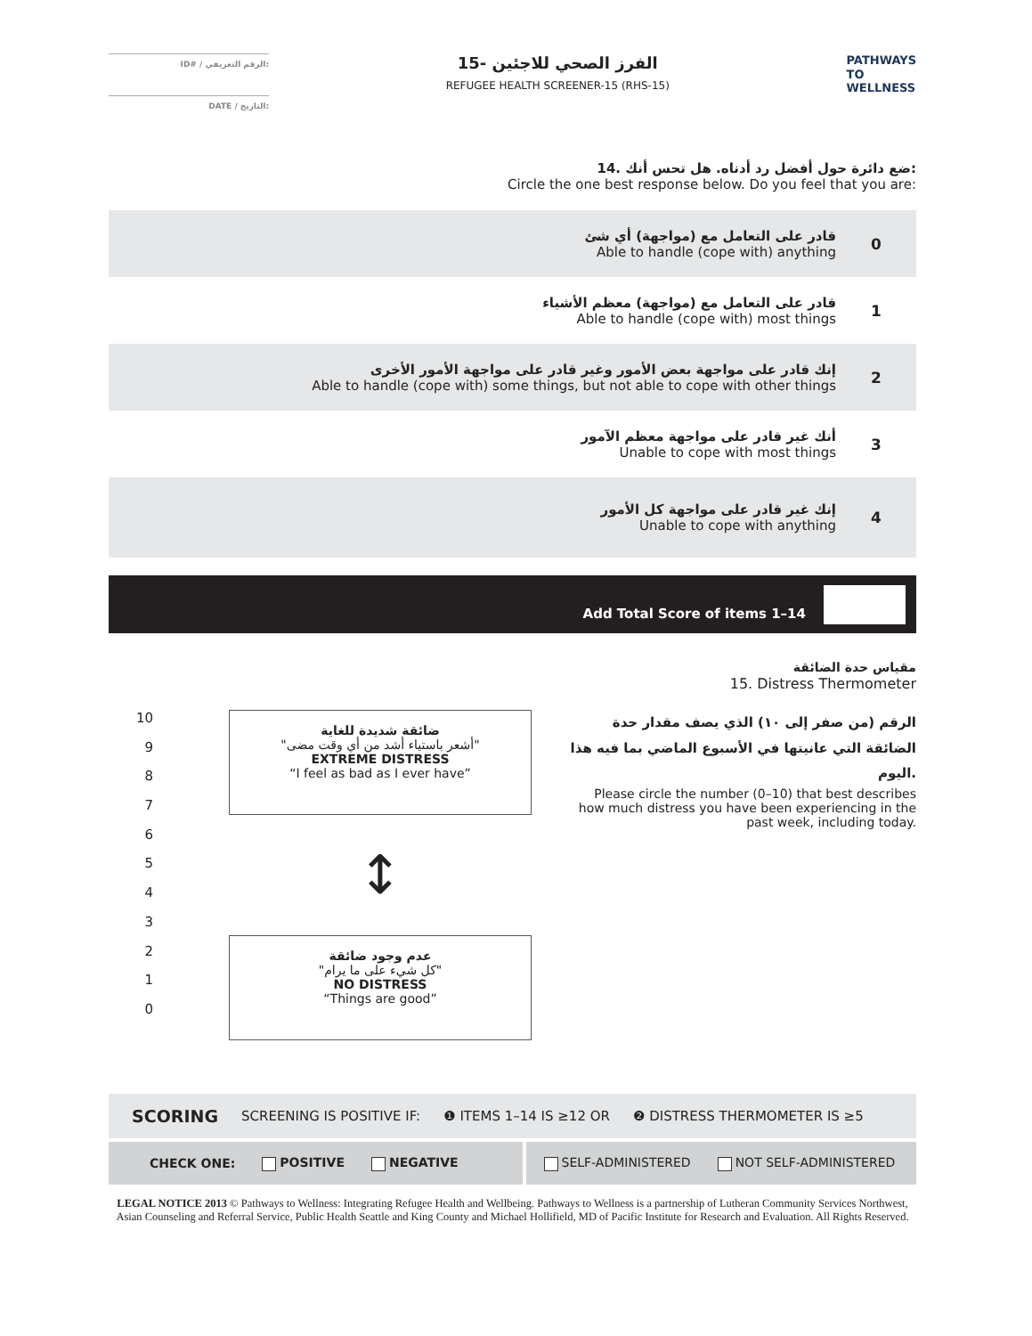ID# / الرقم التعريفي:
DATE / التاريخ:
الفرز الصحي للاجئين -15
REFUGEE HEALTH SCREENER-15 (RHS-15)
PATHWAYS
TO
WELLNESS
14. ضع دائرة حول أفضل رد أدناه. هل تحس أنك:
Circle the one best response below. Do you feel that you are:
قادر على التعامل مع (مواجهة) أي شئ
Able to handle (cope with) anything
0
قادر على التعامل مع (مواجهة) معظم الأشياء
Able to handle (cope with) most things
1
إنك قادر على مواجهة بعض الأمور وغير قادر على مواجهة الأمور الأخرى
Able to handle (cope with) some things, but not able to cope with other things
2
أنك غير قادر على مواجهة معظم الآمور
Unable to cope with most things
3
إنك غير قادر على مواجهة كل الأمور
Unable to cope with anything
4
Add Total Score of items 1–14
مقياس حدة الضائقة
15. Distress Thermometer
10
9
8
7
6
5
4
3
2
1
0
ضائقة شديدة للغاية
"أشعر باستياء أشد من أي وقت مضى"
EXTREME DISTRESS
“I feel as bad as I ever have”
↕
عدم وجود ضائقة
"كل شيء على ما يرام"
NO DISTRESS
“Things are good”
الرقم (من صفر إلى ١٠) الذي يصف مقدار حدة الضائقة التي عانيتها في الأسبوع الماضي بما فيه هذا اليوم.
Please circle the number (0–10) that best describes how much distress you have been experiencing in the past week, including today.
SCORING SCREENING IS POSITIVE IF: ❶ ITEMS 1–14 IS ≥12 OR ❷ DISTRESS THERMOMETER IS ≥5
CHECK ONE: POSITIVE NEGATIVE SELF-ADMINISTERED NOT SELF-ADMINISTERED
LEGAL NOTICE 2013 © Pathways to Wellness: Integrating Refugee Health and Wellbeing. Pathways to Wellness is a partnership of Lutheran Community Services Northwest, Asian Counseling and Referral Service, Public Health Seattle and King County and Michael Hollifield, MD of Pacific Institute for Research and Evaluation. All Rights Reserved.